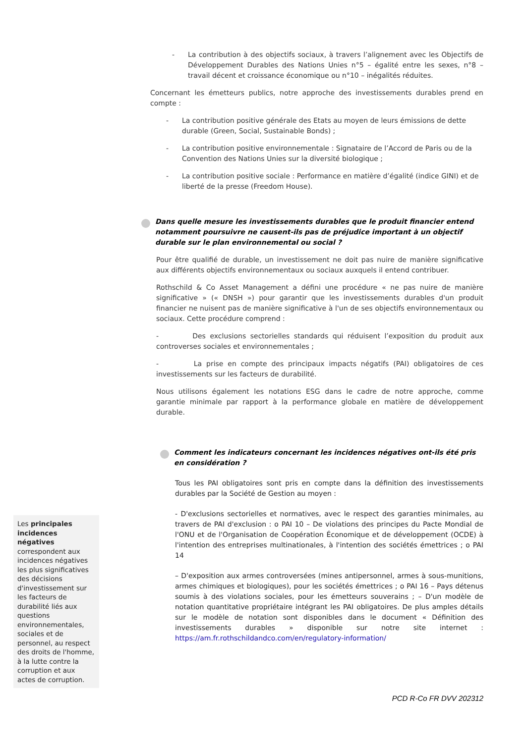Les principales incidences négatives correspondent aux incidences négatives les plus significatives des décisions d'investissement sur les facteurs de durabilité liés aux questions environnementales, sociales et de personnel, au respect des droits de l'homme, à la lutte contre la corruption et aux actes de corruption.
- La contribution à des objectifs sociaux, à travers l’alignement avec les Objectifs de Développement Durables des Nations Unies n°5 – égalité entre les sexes, n°8 – travail décent et croissance économique ou n°10 – inégalités réduites.
Concernant les émetteurs publics, notre approche des investissements durables prend en compte :
- La contribution positive générale des Etats au moyen de leurs émissions de dette durable (Green, Social, Sustainable Bonds) ;
- La contribution positive environnementale : Signataire de l’Accord de Paris ou de la Convention des Nations Unies sur la diversité biologique ;
- La contribution positive sociale : Performance en matière d’égalité (indice GINI) et de liberté de la presse (Freedom House).
Dans quelle mesure les investissements durables que le produit financier entend notamment poursuivre ne causent-ils pas de préjudice important à un objectif durable sur le plan environnemental ou social ?
Pour être qualifié de durable, un investissement ne doit pas nuire de manière significative aux différents objectifs environnementaux ou sociaux auxquels il entend contribuer.
Rothschild & Co Asset Management a défini une procédure « ne pas nuire de manière significative » (« DNSH ») pour garantir que les investissements durables d'un produit financier ne nuisent pas de manière significative à l'un de ses objectifs environnementaux ou sociaux. Cette procédure comprend :
- Des exclusions sectorielles standards qui réduisent l’exposition du produit aux controverses sociales et environnementales ;
- La prise en compte des principaux impacts négatifs (PAI) obligatoires de ces investissements sur les facteurs de durabilité.
Nous utilisons également les notations ESG dans le cadre de notre approche, comme garantie minimale par rapport à la performance globale en matière de développement durable.
Comment les indicateurs concernant les incidences négatives ont-ils été pris en considération ?
Tous les PAI obligatoires sont pris en compte dans la définition des investissements durables par la Société de Gestion au moyen :
- D'exclusions sectorielles et normatives, avec le respect des garanties minimales, au travers de PAI d'exclusion : o PAI 10 – De violations des principes du Pacte Mondial de l'ONU et de l'Organisation de Coopération Économique et de développement (OCDE) à l'intention des entreprises multinationales, à l'intention des sociétés émettrices ; o PAI 14
– D'exposition aux armes controversées (mines antipersonnel, armes à sous-munitions, armes chimiques et biologiques), pour les sociétés émettrices ; o PAI 16 – Pays détenus soumis à des violations sociales, pour les émetteurs souverains ; – D'un modèle de notation quantitative propriétaire intégrant les PAI obligatoires. De plus amples détails sur le modèle de notation sont disponibles dans le document « Définition des investissements durables » disponible sur notre site internet : https://am.fr.rothschildandco.com/en/regulatory-information/
PCD R-Co FR DVV 202312